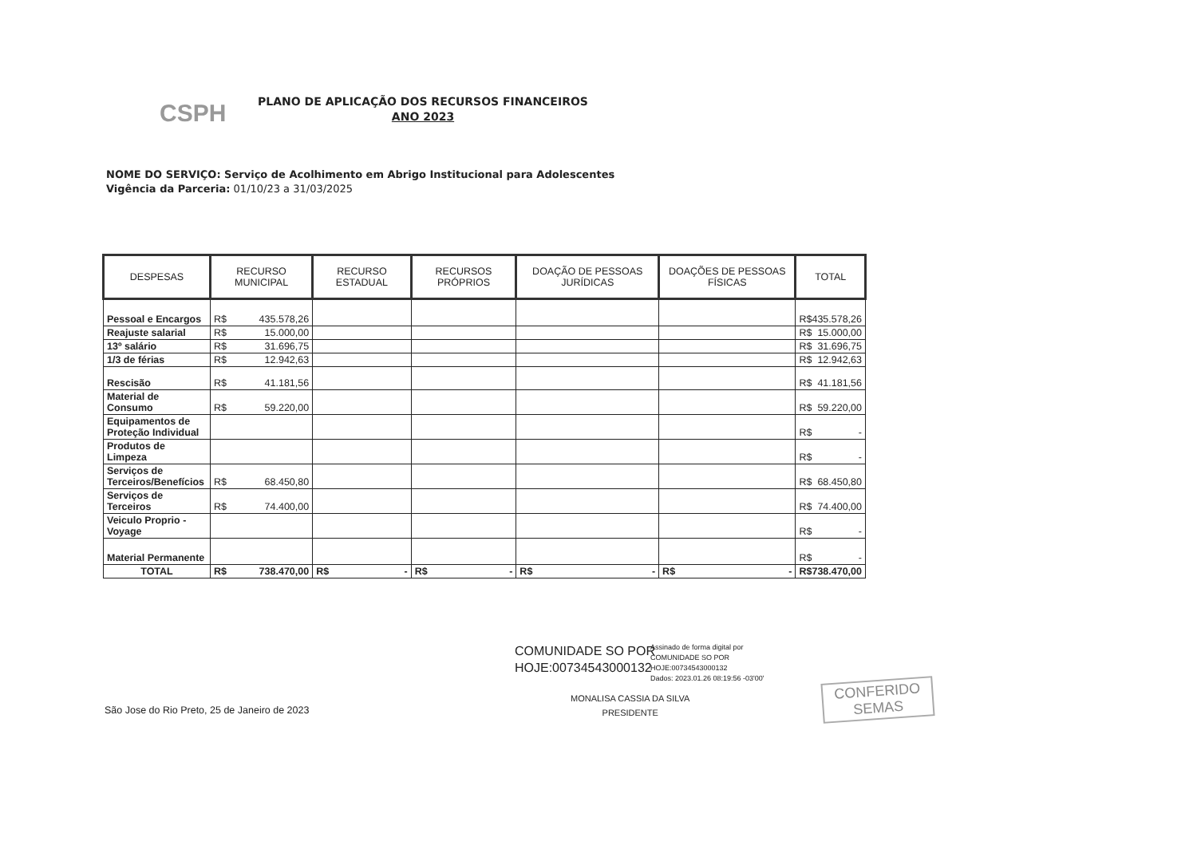CSPH
PLANO DE APLICAÇÃO DOS RECURSOS FINANCEIROS
ANO 2023
NOME DO SERVIÇO: Serviço de Acolhimento em Abrigo Institucional para Adolescentes
Vigência da Parceria: 01/10/23 a 31/03/2025
| DESPESAS | RECURSO MUNICIPAL | RECURSO ESTADUAL | RECURSOS PRÓPRIOS | DOAÇÃO DE PESSOAS JURÍDICAS | DOAÇÕES DE PESSOAS FÍSICAS | TOTAL |
| --- | --- | --- | --- | --- | --- | --- |
| Pessoal e Encargos | R$ 435.578,26 | | | | | R$ 435.578,26 |
| Reajuste salarial | R$ 15.000,00 | | | | | R$ 15.000,00 |
| 13º salário | R$ 31.696,75 | | | | | R$ 31.696,75 |
| 1/3 de férias | R$ 12.942,63 | | | | | R$ 12.942,63 |
| Rescisão | R$ 41.181,56 | | | | | R$ 41.181,56 |
| Material de Consumo | R$ 59.220,00 | | | | | R$ 59.220,00 |
| Equipamentos de Proteção Individual | | | | | | R$ - |
| Produtos de Limpeza | | | | | | R$ - |
| Serviços de Terceiros/Benefícios | R$ 68.450,80 | | | | | R$ 68.450,80 |
| Serviços de Terceiros | R$ 74.400,00 | | | | | R$ 74.400,00 |
| Veiculo Proprio - Voyage | | | | | | R$ - |
| Material Permanente | | | | | | R$ - |
| TOTAL | R$ 738.470,00 | R$ - | R$ - | R$ - | R$ - | R$ 738.470,00 |
COMUNIDADE SO POR
HOJE:00734543000132
Assinado de forma digital por
COMUNIDADE SO POR
HOJE:00734543000132
Dados: 2023.01.26 08:19:56 -03'00'
MONALISA CASSIA DA SILVA
PRESIDENTE
São Jose do Rio Preto, 25 de Janeiro de 2023
CONFERIDO
SEMAS